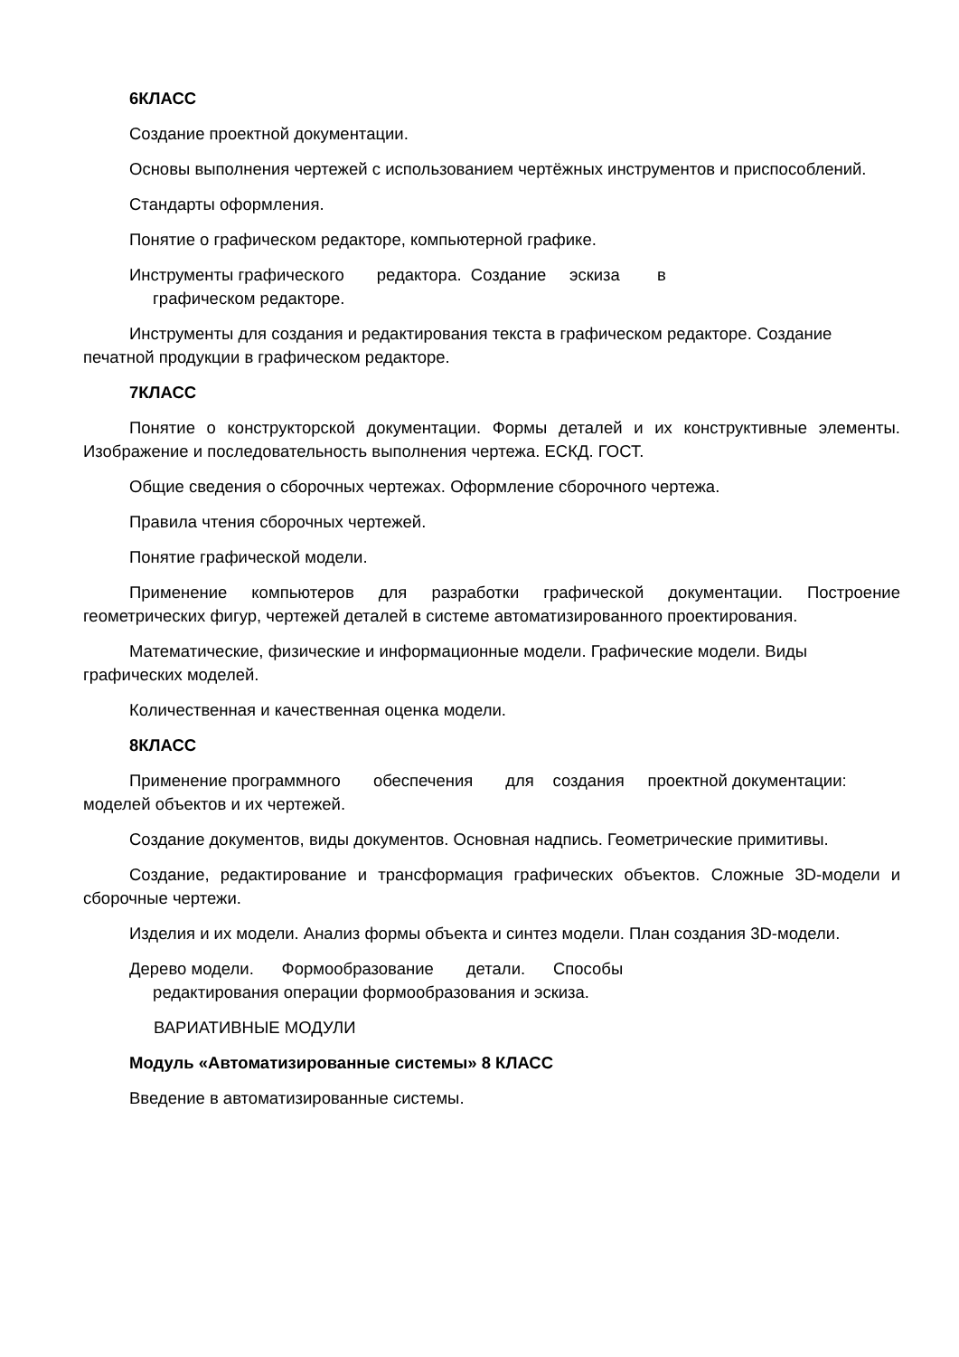6КЛАСС
Создание проектной документации.
Основы выполнения чертежей с использованием чертёжных инструментов и приспособлений.
Стандарты оформления.
Понятие о графическом редакторе, компьютерной графике.
Инструменты графического редактора. Создание эскиза в
графическом редакторе.
Инструменты для создания и редактирования текста в графическом редакторе. Создание печатной продукции в графическом редакторе.
7КЛАСС
Понятие о конструкторской документации. Формы деталей и их конструктивные элементы. Изображение и последовательность выполнения чертежа. ЕСКД. ГОСТ.
Общие сведения о сборочных чертежах. Оформление сборочного чертежа.
Правила чтения сборочных чертежей.
Понятие графической модели.
Применение компьютеров для разработки графической документации. Построение геометрических фигур, чертежей деталей в системе автоматизированного проектирования.
Математические, физические и информационные модели. Графические модели. Виды графических моделей.
Количественная и качественная оценка модели.
8КЛАСС
Применение программного обеспечения для создания проектной документации: моделей объектов и их чертежей.
Создание документов, виды документов. Основная надпись. Геометрические примитивы.
Создание, редактирование и трансформация графических объектов. Сложные 3D-модели и сборочные чертежи.
Изделия и их модели. Анализ формы объекта и синтез модели. План создания 3D-модели.
Дерево модели. Формообразование детали. Способы
редактирования операции формообразования и эскиза.
ВАРИАТИВНЫЕ МОДУЛИ
Модуль «Автоматизированные системы» 8 КЛАСС
Введение в автоматизированные системы.